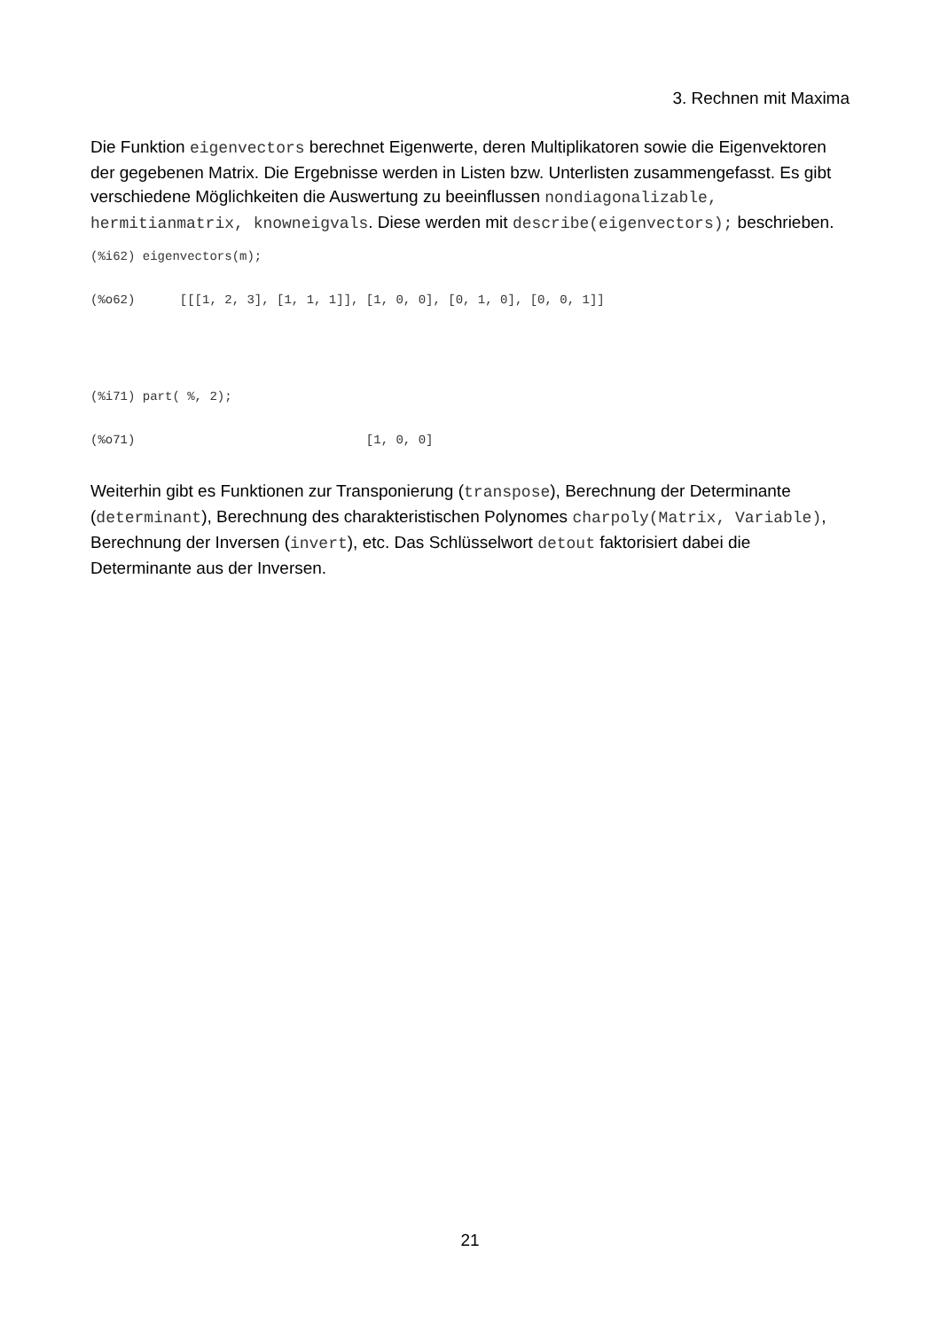3. Rechnen mit Maxima
Die Funktion eigenvectors berechnet Eigenwerte, deren Multiplikatoren sowie die Eigenvektoren der gegebenen Matrix. Die Ergebnisse werden in Listen bzw. Unterlisten zusammengefasst. Es gibt verschiedene Möglichkeiten die Auswertung zu beeinflussen nondiagonalizable, hermitianmatrix, knowneigvals. Diese werden mit describe(eigenvectors); beschrieben.
(%i62) eigenvectors(m);
(%o62)      [[[1, 2, 3], [1, 1, 1]], [1, 0, 0], [0, 1, 0], [0, 0, 1]]
(%i71) part( %, 2);
(%o71)                               [1, 0, 0]
Weiterhin gibt es Funktionen zur Transponierung (transpose), Berechnung der Determinante (determinant), Berechnung des charakteristischen Polynomes charpoly(Matrix, Variable), Berechnung der Inversen (invert), etc. Das Schlüsselwort detout faktorisiert dabei die Determinante aus der Inversen.
21